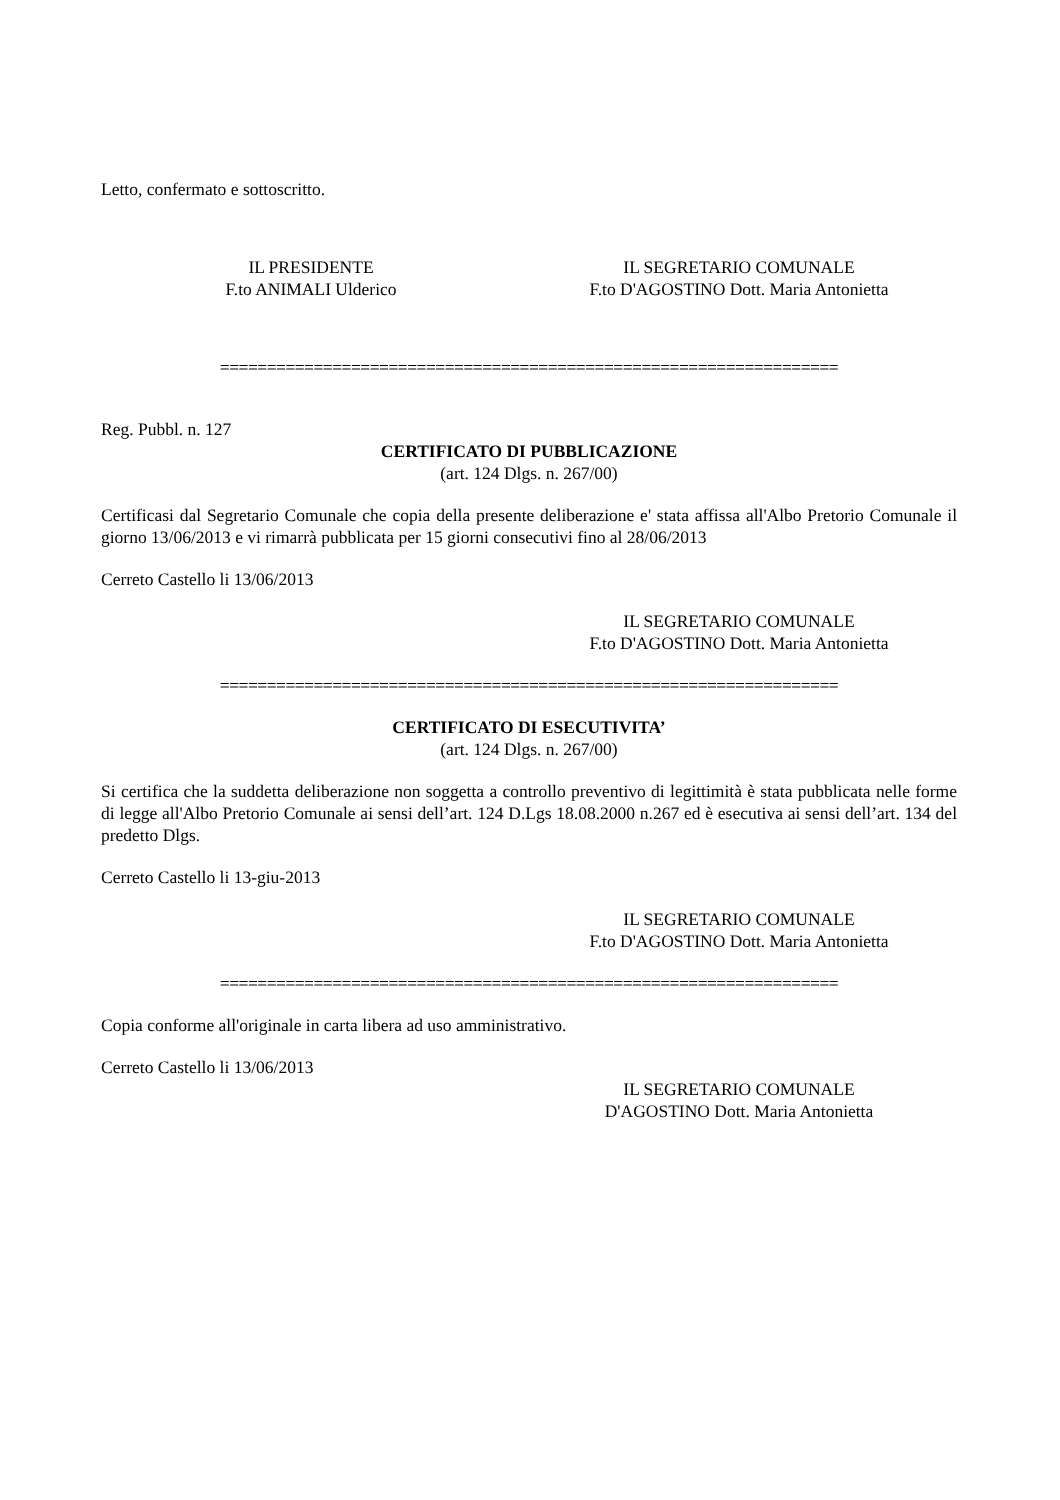Letto, confermato e sottoscritto.
IL PRESIDENTE
F.to ANIMALI Ulderico
IL SEGRETARIO COMUNALE
F.to D'AGOSTINO Dott. Maria Antonietta
==================================================================
Reg. Pubbl. n. 127
CERTIFICATO DI PUBBLICAZIONE
(art. 124 Dlgs. n. 267/00)
Certificasi dal Segretario Comunale che copia della presente deliberazione e' stata affissa all'Albo Pretorio Comunale il giorno 13/06/2013 e vi rimarrà pubblicata per 15 giorni consecutivi fino al 28/06/2013
Cerreto Castello li 13/06/2013
IL SEGRETARIO COMUNALE
F.to D'AGOSTINO Dott. Maria Antonietta
==================================================================
CERTIFICATO DI ESECUTIVITA’
(art. 124 Dlgs. n. 267/00)
Si certifica che la suddetta deliberazione non soggetta a controllo preventivo di legittimità è stata pubblicata nelle forme di legge all'Albo Pretorio Comunale ai sensi dell’art. 124 D.Lgs 18.08.2000 n.267 ed è esecutiva ai sensi dell’art. 134 del predetto Dlgs.
Cerreto Castello li 13-giu-2013
IL SEGRETARIO COMUNALE
F.to D'AGOSTINO Dott. Maria Antonietta
==================================================================
Copia conforme all'originale in carta libera ad uso amministrativo.
Cerreto Castello li 13/06/2013
IL SEGRETARIO COMUNALE
D'AGOSTINO Dott. Maria Antonietta